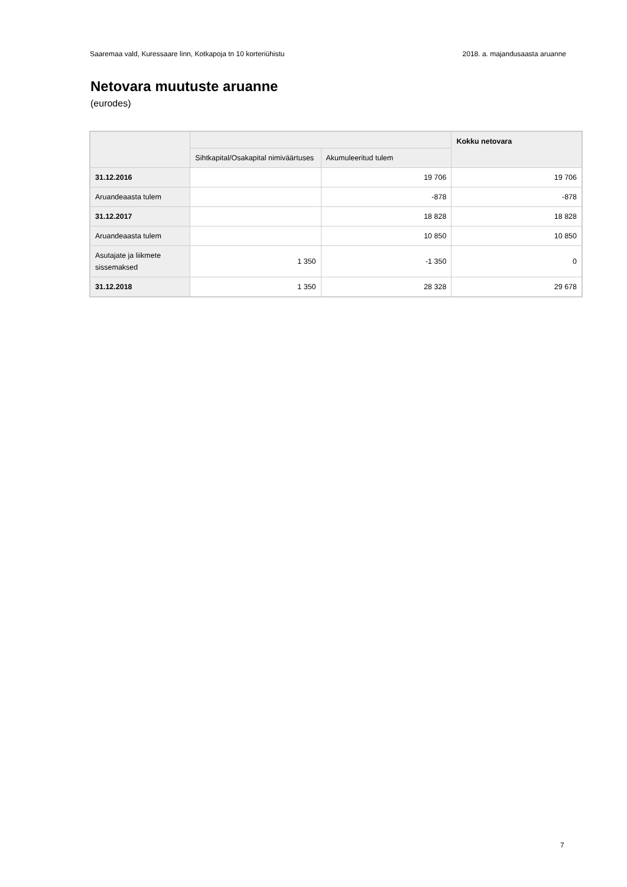Saaremaa vald, Kuressaare linn, Kotkapoja tn 10 korteriühistu 2018. a. majandusaasta aruanne
Netovara muutuste aruanne
(eurodes)
| | | | Kokku netovara |
| --- | --- | --- | --- |
| | Sihtkapital/Osakapital nimiväärtuses | Akumuleeritud tulem | |
| 31.12.2016 | | 19 706 | 19 706 |
| Aruandeaasta tulem | | -878 | -878 |
| 31.12.2017 | | 18 828 | 18 828 |
| Aruandeaasta tulem | | 10 850 | 10 850 |
| Asutajate ja liikmete sissemaksed | 1 350 | -1 350 | 0 |
| 31.12.2018 | 1 350 | 28 328 | 29 678 |
7